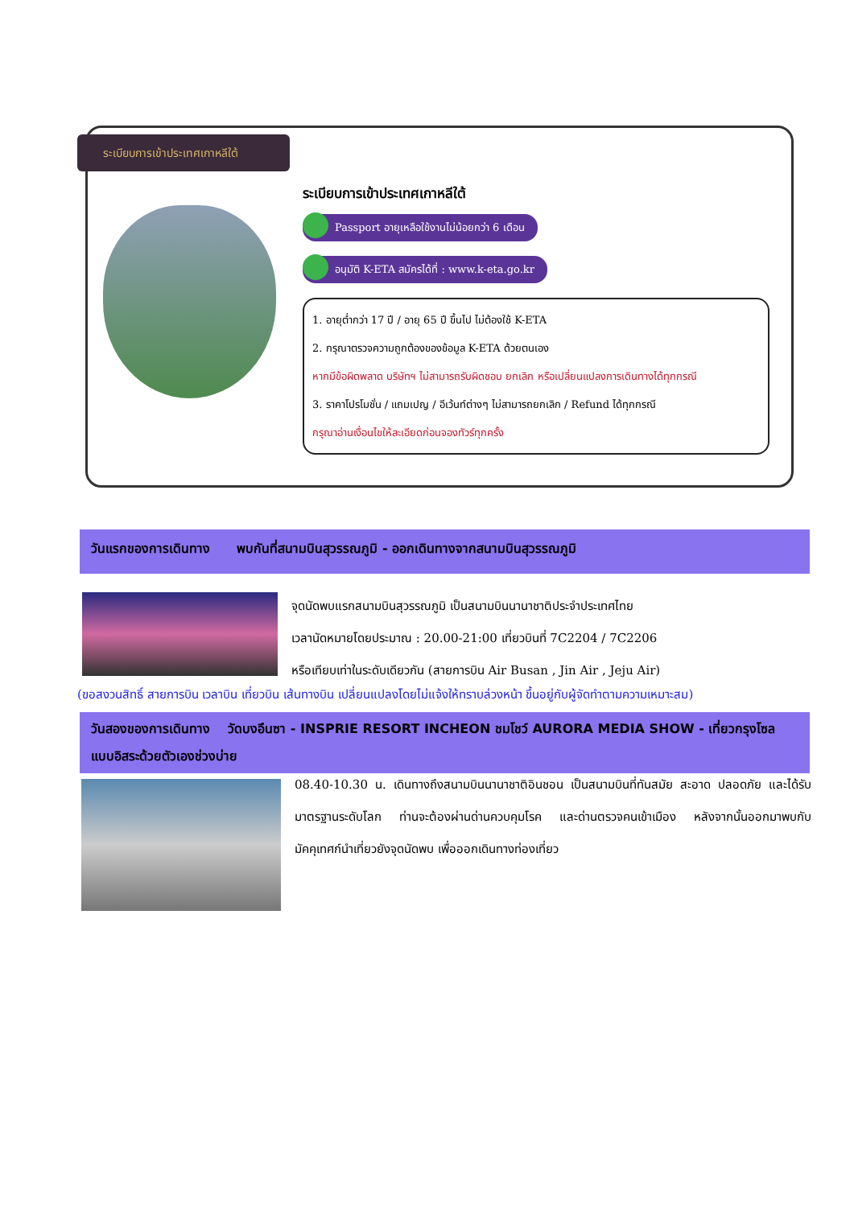ระเบียบการเข้าประเทศเกาหลีใต้
ระเบียบการเข้าประเทศเกาหลีใต้
Passport อายุเหลือใช้งานไม่น้อยกว่า 6 เดือน
อนุมัติ K-ETA สมัครได้ที่ : www.k-eta.go.kr
1. อายุต่ำกว่า 17 ปี / อายุ 65 ปี ขึ้นไป ไม่ต้องใช้ K-ETA
2. กรุณาตรวจความถูกต้องของข้อมูล K-ETA ด้วยตนเอง
หากมีข้อผิดพลาด บริษัทฯ ไม่สามารถรับผิดชอบ ยกเลิก หรือเปลี่ยนแปลงการเดินทางได้ทุกกรณี
3. ราคาโปรโมชั่น / แถมเปญ / อีเว้นท์ต่างๆ ไม่สามารถยกเลิก / Refund ได้ทุกกรณี
กรุณาอ่านเงื่อนไขให้ละเอียดก่อนจองทัวร์ทุกครั้ง
วันแรกของการเดินทาง พบกันที่สนามบินสุวรรณภูมิ - ออกเดินทางจากสนามบินสุวรรณภูมิ
จุดนัดพบแรกสนามบินสุวรรณภูมิ เป็นสนามบินนานาชาติประจำประเทศไทย
เวลานัดหมายโดยประมาณ : 20.00-21:00 เที่ยวบินที่ 7C2204 / 7C2206
หรือเทียบเท่าในระดับเดียวกัน (สายการบิน Air Busan , Jin Air , Jeju Air)
(ขอสงวนสิทธิ์ สายการบิน เวลาบิน เที่ยวบิน เส้นทางบิน เปลี่ยนแปลงโดยไม่แจ้งให้ทราบล่วงหน้า ขึ้นอยู่กับผู้จัดทำตามความเหมาะสม)
วันสองของการเดินทาง วัดบงอึนซา - INSPRIE RESORT INCHEON ชมโชว์ AURORA MEDIA SHOW - เที่ยวกรุงโซล แบบอิสระด้วยตัวเองช่วงบ่าย
08.40-10.30 น. เดินทางถึงสนามบินนานาชาติอินชอน เป็นสนามบินที่ทันสมัย สะอาด ปลอดภัย และได้รับมาตรฐานระดับโลก ท่านจะต้องผ่านด่านควบคุมโรค และด่านตรวจคนเข้าเมือง หลังจากนั้นออกมาพบกับมัคคุเทศก์นำเที่ยวยังจุดนัดพบ เพื่อออกเดินทางท่องเที่ยว